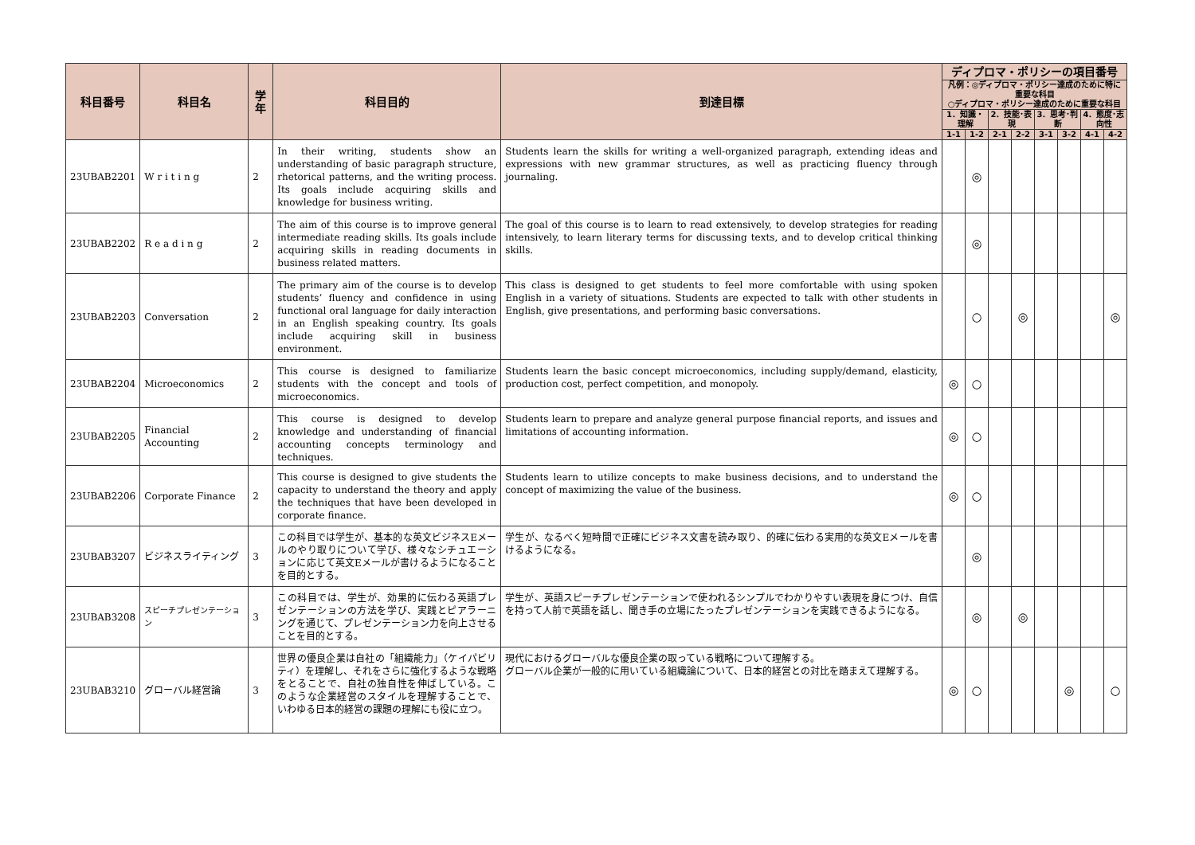| 科目番号 | 科目名 | 学年 | 科目目的 | 到達目標 | ディプロマ・ポリシーの項目番号 | | | | | | | |
| --- | --- | --- | --- | --- | --- | --- | --- | --- | --- | --- | --- | --- |
| | | | | | 凡例：◎ディプロマ・ポリシー達成のために特に重要な科目 ○ディプロマ・ポリシー達成のために重要な科目 | | | | | | | |
| | | | | | 1．知識・理解 | | 2．技能･表現 | | 3．思考･判断 | | 4．態度･志向性 | |
| | | | | | 1-1 | 1-2 | 2-1 | 2-2 | 3-1 | 3-2 | 4-1 | 4-2 |
| 23UBAB2201 | W r i t i n g | 2 | In their writing, students show an understanding of basic paragraph structure, rhetorical patterns, and the writing process. Its goals include acquiring skills and knowledge for business writing. | Students learn the skills for writing a well-organized paragraph, extending ideas and expressions with new grammar structures, as well as practicing fluency through journaling. | | ◎ | | | | | | |
| 23UBAB2202 | R e a d i n g | 2 | The aim of this course is to improve general intermediate reading skills. Its goals include acquiring skills in reading documents in business related matters. | The goal of this course is to learn to read extensively, to develop strategies for reading intensively, to learn literary terms for discussing texts, and to develop critical thinking skills. | | ◎ | | | | | | |
| 23UBAB2203 | Conversation | 2 | The primary aim of the course is to develop students’ fluency and confidence in using functional oral language for daily interaction in an English speaking country. Its goals include acquiring skill in business environment. | This class is designed to get students to feel more comfortable with using spoken English in a variety of situations. Students are expected to talk with other students in English, give presentations, and performing basic conversations. | | ○ | | ◎ | | | | ◎ |
| 23UBAB2204 | Microeconomics | 2 | This course is designed to familiarize students with the concept and tools of microeconomics. | Students learn the basic concept microeconomics, including supply/demand, elasticity, production cost, perfect competition, and monopoly. | ◎ | ○ | | | | | | |
| 23UBAB2205 | Financial Accounting | 2 | This course is designed to develop knowledge and understanding of financial accounting concepts terminology and techniques. | Students learn to prepare and analyze general purpose financial reports, and issues and limitations of accounting information. | ◎ | ○ | | | | | | |
| 23UBAB2206 | Corporate Finance | 2 | This course is designed to give students the capacity to understand the theory and apply the techniques that have been developed in corporate finance. | Students learn to utilize concepts to make business decisions, and to understand the concept of maximizing the value of the business. | ◎ | ○ | | | | | | |
| 23UBAB3207 | ビジネスライティング | 3 | この科目では学生が、基本的な英文ビジネスEメールのやり取りについて学び、様々なシチュエーションに応じて英文Eメールが書けるようになることを目的とする。 | 学生が、なるべく短時間で正確にビジネス文書を読み取り、的確に伝わる実用的な英文Eメールを書けるようになる。 | | ◎ | | | | | | |
| 23UBAB3208 | スピーチプレゼンテーション | 3 | この科目では、学生が、効果的に伝わる英語プレゼンテーションの方法を学び、実践とピアラーニングを通じて、プレゼンテーション力を向上させることを目的とする。 | 学生が、英語スピーチプレゼンテーションで使われるシンプルでわかりやすい表現を身につけ、自信を持って人前で英語を話し、聞き手の立場にたったプレゼンテーションを実践できるようになる。 | | ◎ | | ◎ | | | | |
| 23UBAB3210 | グローバル経営論 | 3 | 世界の優良企業は自社の「組織能力」（ケイパビリティ）を理解し、それをさらに強化するような戦略をとることで、自社の独自性を伸ばしている。このような企業経営のスタイルを理解することで、いわゆる日本的経営の課題の理解にも役に立つ。 | 現代におけるグローバルな優良企業の取っている戦略について理解する。 グローバル企業が一般的に用いている組織論について、日本的経営との対比を踏まえて理解する。 | ◎ | ○ | | | | ◎ | | ○ |